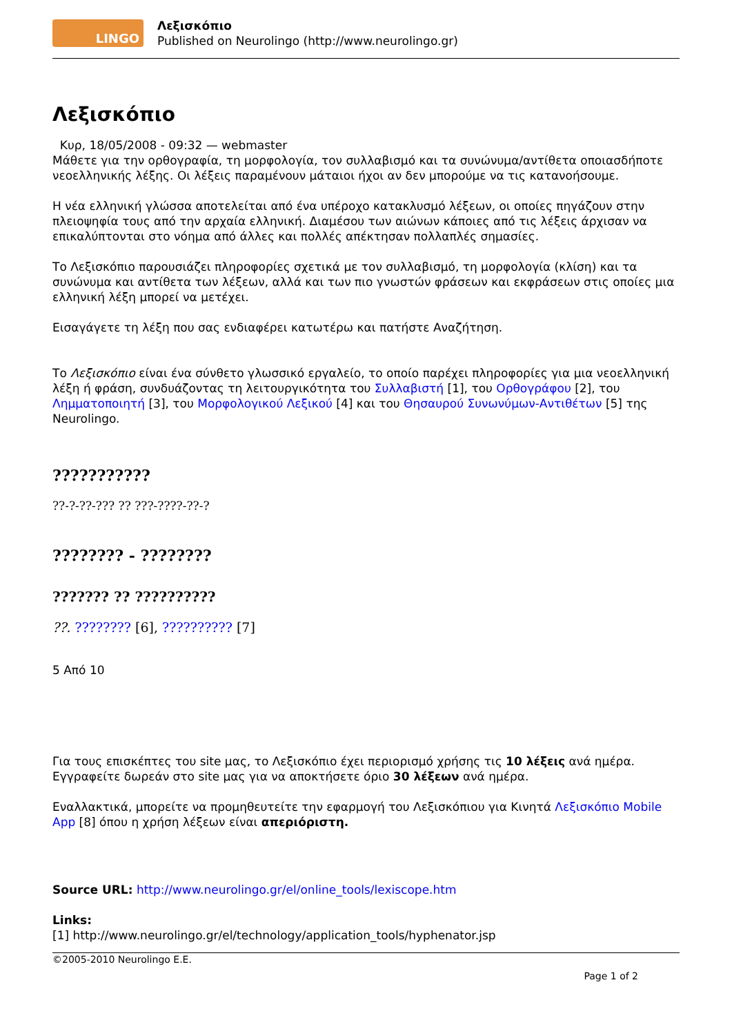LINGO
Λεξισκόπιο
Published on Neurolingo (http://www.neurolingo.gr)
Λεξισκόπιο
Κυρ, 18/05/2008 - 09:32 — webmaster
Μάθετε για την ορθογραφία, τη μορφολογία, τον συλλαβισμό και τα συνώνυμα/αντίθετα οποιασδήποτε νεοελληνικής λέξης. Οι λέξεις παραμένουν μάταιοι ήχοι αν δεν μπορούμε να τις κατανοήσουμε.
Η νέα ελληνική γλώσσα αποτελείται από ένα υπέροχο κατακλυσμό λέξεων, οι οποίες πηγάζουν στην πλειοψηφία τους από την αρχαία ελληνική. Διαμέσου των αιώνων κάποιες από τις λέξεις άρχισαν να επικαλύπτονται στο νόημα από άλλες και πολλές απέκτησαν πολλαπλές σημασίες.
Το Λεξισκόπιο παρουσιάζει πληροφορίες σχετικά με τον συλλαβισμό, τη μορφολογία (κλίση) και τα συνώνυμα και αντίθετα των λέξεων, αλλά και των πιο γνωστών φράσεων και εκφράσεων στις οποίες μια ελληνική λέξη μπορεί να μετέχει.
Εισαγάγετε τη λέξη που σας ενδιαφέρει κατωτέρω και πατήστε Αναζήτηση.
Το Λεξισκόπιο είναι ένα σύνθετο γλωσσικό εργαλείο, το οποίο παρέχει πληροφορίες για μια νεοελληνική λέξη ή φράση, συνδυάζοντας τη λειτουργικότητα του Συλλαβιστή [1], του Ορθογράφου [2], του Λημματοποιητή [3], του Μορφολογικού Λεξικού [4] και του Θησαυρού Συνωνύμων-Αντιθέτων [5] της Neurolingo.
???????????
??-?-??-??? ?? ???-????-??-?
???????? - ????????
??????? ?? ??????????
??. ???????? [6], ?????????? [7]
5 Από 10
Για τους επισκέπτες του site μας, το Λεξισκόπιο έχει περιορισμό χρήσης τις 10 λέξεις ανά ημέρα. Εγγραφείτε δωρεάν στο site μας για να αποκτήσετε όριο 30 λέξεων ανά ημέρα.
Εναλλακτικά, μπορείτε να προμηθευτείτε την εφαρμογή του Λεξισκόπιου για Κινητά Λεξισκόπιο Mobile App [8] όπου η χρήση λέξεων είναι απεριόριστη.
Source URL: http://www.neurolingo.gr/el/online_tools/lexiscope.htm
Links:
[1] http://www.neurolingo.gr/el/technology/application_tools/hyphenator.jsp
©2005-2010 Neurolingo E.E.
Page 1 of 2